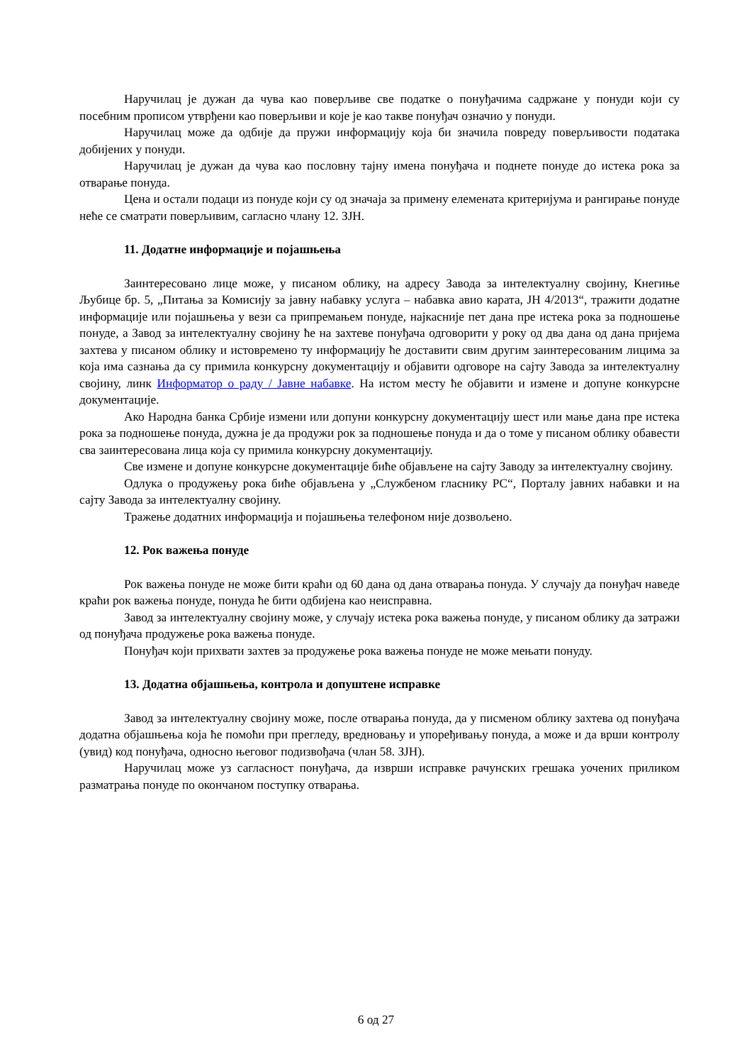Наручилац је дужан да чува као поверљиве све податке о понуђачима садржане у понуди који су посебним прописом утврђени као поверљиви и које је као такве понуђач означио у понуди.
Наручилац може да одбије да пружи информацију која би значила повреду поверљивости података добијених у понуди.
Наручилац је дужан да чува као пословну тајну имена понуђача и поднете понуде до истека рока за отварање понуда.
Цена и остали подаци из понуде који су од значаја за примену елемената критеријума и рангирање понуде неће се сматрати поверљивим, сагласно члану 12. ЗЈН.
11. Додатне информације и појашњења
Заинтересовано лице може, у писаном облику, на адресу Завода за интелектуалну својину, Кнегиње Љубице бр. 5, „Питања за Комисију за јавну набавку услуга – набавка авио карата, ЈН 4/2013“, тражити додатне информације или појашњења у вези са припремањем понуде, најкасније пет дана пре истека рока за подношење понуде, а Завод за интелектуалну својину ће на захтеве понуђача одговорити у року од два дана од дана пријема захтева у писаном облику и истовремено ту информацију ће доставити свим другим заинтересованим лицима за која има сазнања да су примила конкурсну документацију и објавити одговоре на сајту Завода за интелектуалну својину, линк Информатор о раду / Јавне набавке. На истом месту ће објавити и измене и допуне конкурсне документације.
Ако Народна банка Србије измени или допуни конкурсну документацију шест или мање дана пре истека рока за подношење понуда, дужна је да продужи рок за подношење понуда и да о томе у писаном облику обавести сва заинтересована лица која су примила конкурсну документацију.
Све измене и допуне конкурсне документације биће објављене на сајту Заводу за интелектуалну својину.
Одлука о продужењу рока биће објављена у „Службеном гласнику РС“, Порталу јавних набавки и на сајту Завода за интелектуалну својину.
Тражење додатних информација и појашњења телефоном није дозвољено.
12. Рок важења понуде
Рок важења понуде не може бити краћи од 60 дана од дана отварања понуда. У случају да понуђач наведе краћи рок важења понуде, понуда ће бити одбијена као неисправна.
Завод за интелектуалну својину може, у случају истека рока важења понуде, у писаном облику да затражи од понуђача продужење рока важења понуде.
Понуђач који прихвати захтев за продужење рока важења понуде не може мењати понуду.
13. Додатна објашњења, контрола и допуштене исправке
Завод за интелектуалну својину може, после отварања понуда, да у писменом облику захтева од понуђача додатна објашњења која ће помоћи при прегледу, вредновању и упоређивању понуда, а може и да врши контролу (увид) код понуђача, односно његовог подизвођача (члан 58. ЗЈН).
Наручилац може уз сагласност понуђача, да изврши исправке рачунских грешака уочених приликом разматрања понуде по окончаном поступку отварања.
6 од 27